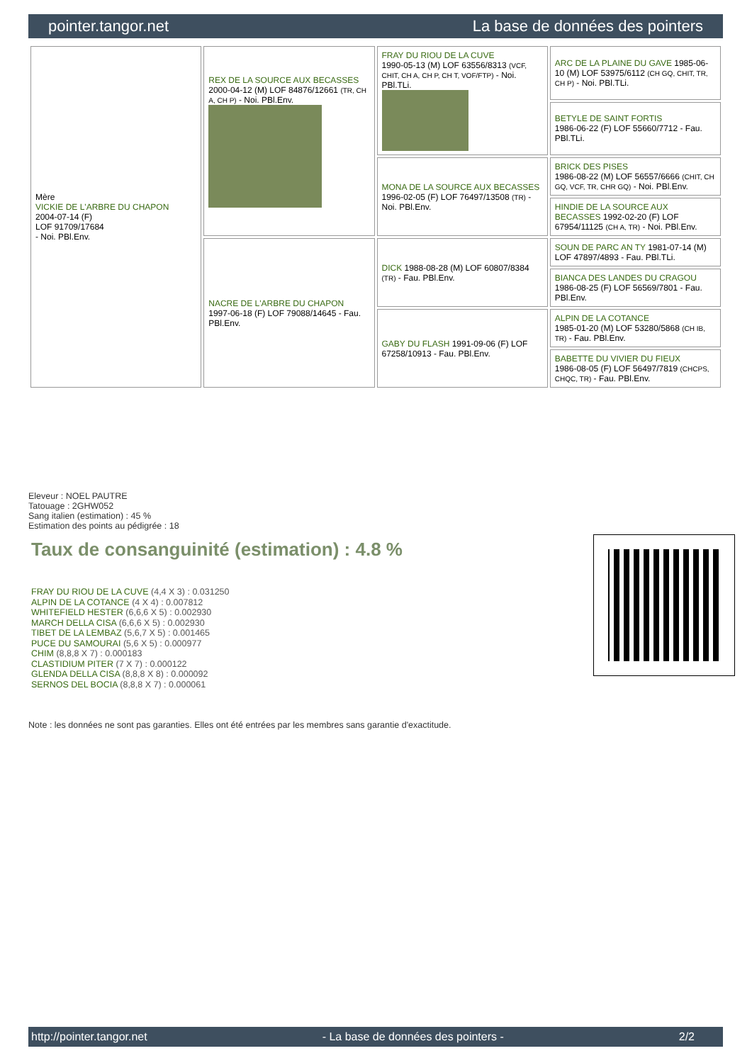pointer.tangor.net La base de données des pointers
| Mère VICKIE DE L'ARBRE DU CHAPON 2004-07-14 (F) LOF 91709/17684 - Noi. PBl.Env. | REX DE LA SOURCE AUX BECASSES 2000-04-12 (M) LOF 84876/12661 (TR, CH A, CH P) - Noi. PBl.Env. | FRAY DU RIOU DE LA CUVE 1990-05-13 (M) LOF 63556/8313 (VCF, CHIT, CH A, CH P, CH T, VOF/FTP) - Noi. PBl.TLi. | ARC DE LA PLAINE DU GAVE 1985-06-10 (M) LOF 53975/6112 (CH GQ, CHIT, TR, CH P) - Noi. PBl.TLi. |
| | | | BETYLE DE SAINT FORTIS 1986-06-22 (F) LOF 55660/7712 - Fau. PBl.TLi. |
| | | MONA DE LA SOURCE AUX BECASSES 1996-02-05 (F) LOF 76497/13508 (TR) - Noi. PBl.Env. | BRICK DES PISES 1986-08-22 (M) LOF 56557/6666 (CHIT, CH GQ, VCF, TR, CHR GQ) - Noi. PBl.Env. |
| | | | HINDIE DE LA SOURCE AUX BECASSES 1992-02-20 (F) LOF 67954/11125 (CH A, TR) - Noi. PBl.Env. |
| | NACRE DE L'ARBRE DU CHAPON 1997-06-18 (F) LOF 79088/14645 - Fau. PBl.Env. | DICK 1988-08-28 (M) LOF 60807/8384 (TR) - Fau. PBl.Env. | SOUN DE PARC AN TY 1981-07-14 (M) LOF 47897/4893 - Fau. PBl.TLi. |
| | | | BIANCA DES LANDES DU CRAGOU 1986-08-25 (F) LOF 56569/7801 - Fau. PBl.Env. |
| | | GABY DU FLASH 1991-09-06 (F) LOF 67258/10913 - Fau. PBl.Env. | ALPIN DE LA COTANCE 1985-01-20 (M) LOF 53280/5868 (CH IB, TR) - Fau. PBl.Env. |
| | | | BABETTE DU VIVIER DU FIEUX 1986-08-05 (F) LOF 56497/7819 (CHCPS, CHQC, TR) - Fau. PBl.Env. |
Eleveur : NOEL PAUTRE
Tatouage : 2GHW052
Sang italien (estimation) : 45 %
Estimation des points au pédigrée : 18
Taux de consanguinité (estimation) : 4.8 %
FRAY DU RIOU DE LA CUVE (4,4 X 3) : 0.031250
ALPIN DE LA COTANCE (4 X 4) : 0.007812
WHITEFIELD HESTER (6,6,6 X 5) : 0.002930
MARCH DELLA CISA (6,6,6 X 5) : 0.002930
TIBET DE LA LEMBAZ (5,6,7 X 5) : 0.001465
PUCE DU SAMOURAI (5,6 X 5) : 0.000977
CHIM (8,8,8 X 7) : 0.000183
CLASTIDIUM PITER (7 X 7) : 0.000122
GLENDA DELLA CISA (8,8,8 X 8) : 0.000092
SERNOS DEL BOCIA (8,8,8 X 7) : 0.000061
Note : les données ne sont pas garanties. Elles ont été entrées par les membres sans garantie d'exactitude.
http://pointer.tangor.net - La base de données des pointers - 2/2